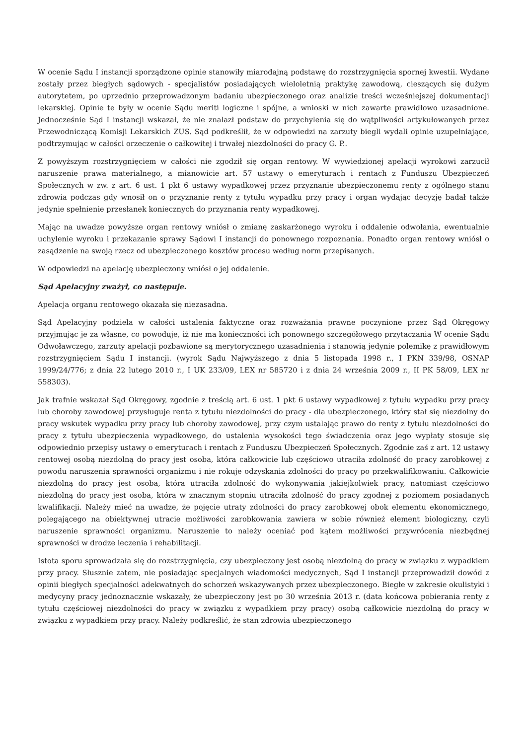W ocenie Sądu I instancji sporządzone opinie stanowiły miarodajną podstawę do rozstrzygnięcia spornej kwestii. Wydane zostały przez biegłych sądowych - specjalistów posiadających wieloletnią praktykę zawodową, cieszących się dużym autorytetem, po uprzednio przeprowadzonym badaniu ubezpieczonego oraz analizie treści wcześniejszej dokumentacji lekarskiej. Opinie te były w ocenie Sądu meriti logiczne i spójne, a wnioski w nich zawarte prawidłowo uzasadnione. Jednocześnie Sąd I instancji wskazał, że nie znalazł podstaw do przychylenia się do wątpliwości artykułowanych przez Przewodniczącą Komisji Lekarskich ZUS. Sąd podkreślił, że w odpowiedzi na zarzuty biegli wydali opinie uzupełniające, podtrzymując w całości orzeczenie o całkowitej i trwałej niezdolności do pracy G. P..
Z powyższym rozstrzygnięciem w całości nie zgodził się organ rentowy. W wywiedzionej apelacji wyrokowi zarzucił naruszenie prawa materialnego, a mianowicie art. 57 ustawy o emeryturach i rentach z Funduszu Ubezpieczeń Społecznych w zw. z art. 6 ust. 1 pkt 6 ustawy wypadkowej przez przyznanie ubezpieczonemu renty z ogólnego stanu zdrowia podczas gdy wnosił on o przyznanie renty z tytułu wypadku przy pracy i organ wydając decyzję badał także jedynie spełnienie przesłanek koniecznych do przyznania renty wypadkowej.
Mając na uwadze powyższe organ rentowy wniósł o zmianę zaskarżonego wyroku i oddalenie odwołania, ewentualnie uchylenie wyroku i przekazanie sprawy Sądowi I instancji do ponownego rozpoznania. Ponadto organ rentowy wniósł o zasądzenie na swoją rzecz od ubezpieczonego kosztów procesu według norm przepisanych.
W odpowiedzi na apelację ubezpieczony wniósł o jej oddalenie.
Sąd Apelacyjny zważył, co następuje.
Apelacja organu rentowego okazała się niezasadna.
Sąd Apelacyjny podziela w całości ustalenia faktyczne oraz rozważania prawne poczynione przez Sąd Okręgowy przyjmując je za własne, co powoduje, iż nie ma konieczności ich ponownego szczegółowego przytaczania W ocenie Sądu Odwoławczego, zarzuty apelacji pozbawione są merytorycznego uzasadnienia i stanowią jedynie polemikę z prawidłowym rozstrzygnięciem Sądu I instancji. (wyrok Sądu Najwyższego z dnia 5 listopada 1998 r., I PKN 339/98, OSNAP 1999/24/776; z dnia 22 lutego 2010 r., I UK 233/09, LEX nr 585720 i z dnia 24 września 2009 r., II PK 58/09, LEX nr 558303).
Jak trafnie wskazał Sąd Okręgowy, zgodnie z treścią art. 6 ust. 1 pkt 6 ustawy wypadkowej z tytułu wypadku przy pracy lub choroby zawodowej przysługuje renta z tytułu niezdolności do pracy - dla ubezpieczonego, który stał się niezdolny do pracy wskutek wypadku przy pracy lub choroby zawodowej, przy czym ustalając prawo do renty z tytułu niezdolności do pracy z tytułu ubezpieczenia wypadkowego, do ustalenia wysokości tego świadczenia oraz jego wypłaty stosuje się odpowiednio przepisy ustawy o emeryturach i rentach z Funduszu Ubezpieczeń Społecznych. Zgodnie zaś z art. 12 ustawy rentowej osobą niezdolną do pracy jest osoba, która całkowicie lub częściowo utraciła zdolność do pracy zarobkowej z powodu naruszenia sprawności organizmu i nie rokuje odzyskania zdolności do pracy po przekwalifikowaniu. Całkowicie niezdolną do pracy jest osoba, która utraciła zdolność do wykonywania jakiejkolwiek pracy, natomiast częściowo niezdolną do pracy jest osoba, która w znacznym stopniu utraciła zdolność do pracy zgodnej z poziomem posiadanych kwalifikacji. Należy mieć na uwadze, że pojęcie utraty zdolności do pracy zarobkowej obok elementu ekonomicznego, polegającego na obiektywnej utracie możliwości zarobkowania zawiera w sobie również element biologiczny, czyli naruszenie sprawności organizmu. Naruszenie to należy oceniać pod kątem możliwości przywrócenia niezbędnej sprawności w drodze leczenia i rehabilitacji.
Istota sporu sprowadzała się do rozstrzygnięcia, czy ubezpieczony jest osobą niezdolną do pracy w związku z wypadkiem przy pracy. Słusznie zatem, nie posiadając specjalnych wiadomości medycznych, Sąd I instancji przeprowadził dowód z opinii biegłych specjalności adekwatnych do schorzeń wskazywanych przez ubezpieczonego. Biegłe w zakresie okulistyki i medycyny pracy jednoznacznie wskazały, że ubezpieczony jest po 30 września 2013 r. (data końcowa pobierania renty z tytułu częściowej niezdolności do pracy w związku z wypadkiem przy pracy) osobą całkowicie niezdolną do pracy w związku z wypadkiem przy pracy. Należy podkreślić, że stan zdrowia ubezpieczonego